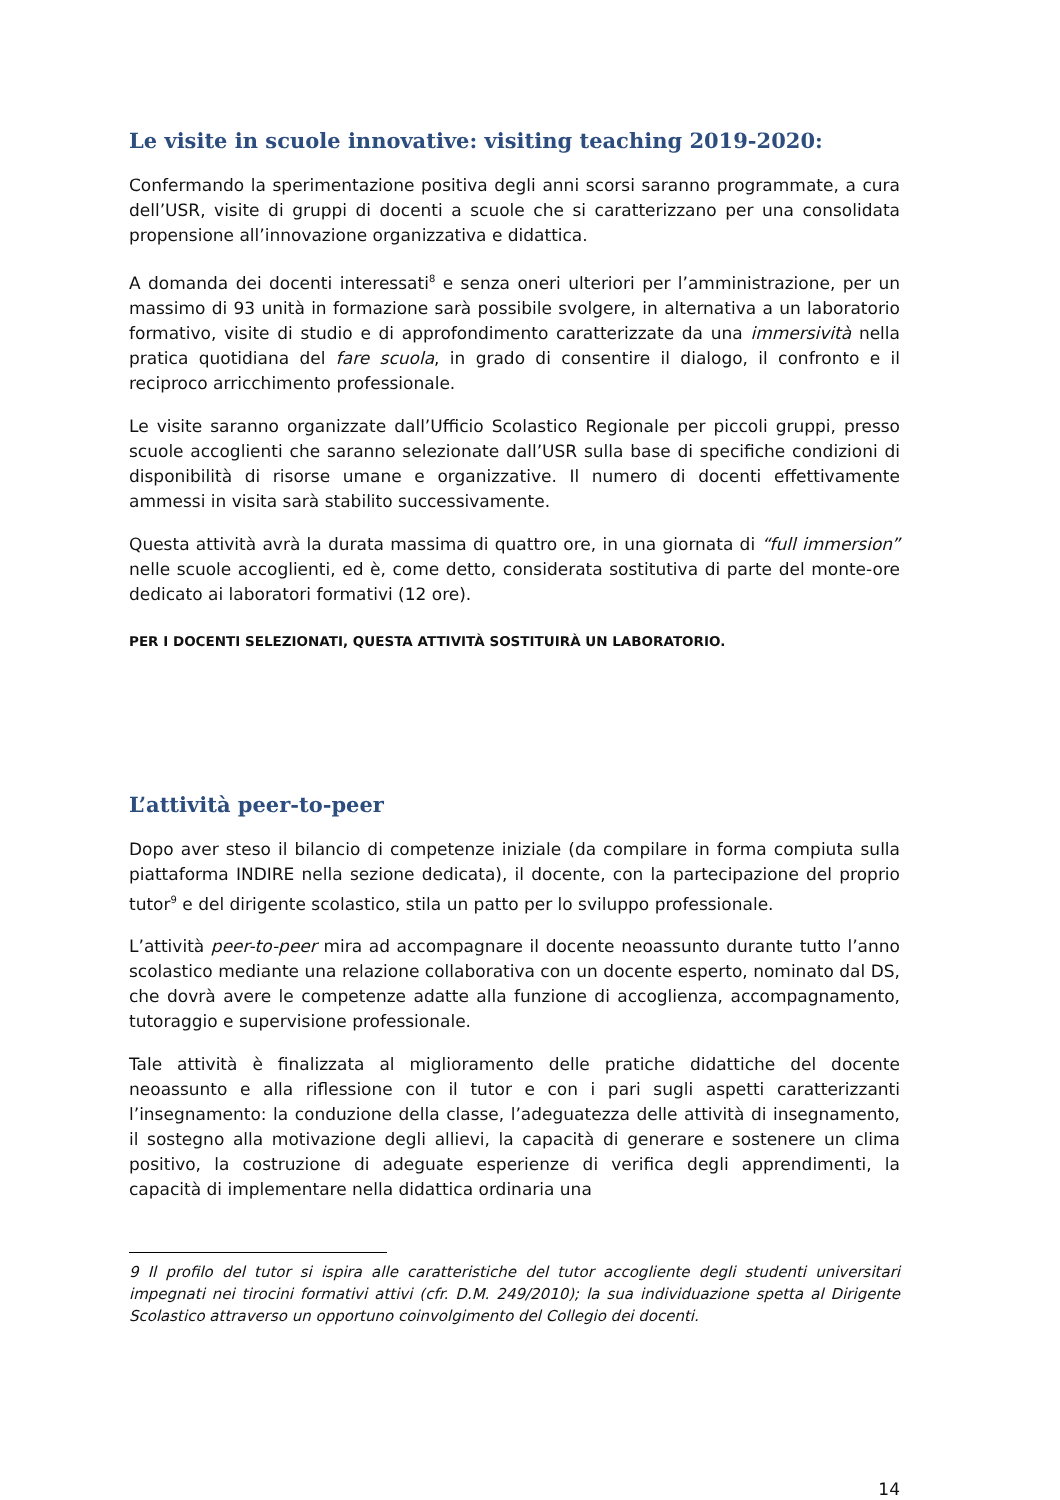Le visite in scuole innovative: visiting teaching 2019-2020:
Confermando la sperimentazione positiva degli anni scorsi saranno programmate, a cura dell’USR, visite di gruppi di docenti a scuole che si caratterizzano per una consolidata propensione all’innovazione organizzativa e didattica.
A domanda dei docenti interessati<sup>8</sup> e senza oneri ulteriori per l’amministrazione, per un massimo di 93 unità in formazione sarà possibile svolgere, in alternativa a un laboratorio formativo, visite di studio e di approfondimento caratterizzate da una immersività nella pratica quotidiana del fare scuola, in grado di consentire il dialogo, il confronto e il reciproco arricchimento professionale.
Le visite saranno organizzate dall’Ufficio Scolastico Regionale per piccoli gruppi, presso scuole accoglienti che saranno selezionate dall’USR sulla base di specifiche condizioni di disponibilità di risorse umane e organizzative. Il numero di docenti effettivamente ammessi in visita sarà stabilito successivamente.
Questa attività avrà la durata massima di quattro ore, in una giornata di “full immersion” nelle scuole accoglienti, ed è, come detto, considerata sostitutiva di parte del monte-ore dedicato ai laboratori formativi (12 ore).
PER I DOCENTI SELEZIONATI, QUESTA ATTIVITÀ SOSTITUIRÀ UN LABORATORIO.
L’attività peer-to-peer
Dopo aver steso il bilancio di competenze iniziale (da compilare in forma compiuta sulla piattaforma INDIRE nella sezione dedicata), il docente, con la partecipazione del proprio tutor<sup>9</sup> e del dirigente scolastico, stila un patto per lo sviluppo professionale.
L’attività peer-to-peer mira ad accompagnare il docente neoassunto durante tutto l’anno scolastico mediante una relazione collaborativa con un docente esperto, nominato dal DS, che dovrà avere le competenze adatte alla funzione di accoglienza, accompagnamento, tutoraggio e supervisione professionale.
Tale attività è finalizzata al miglioramento delle pratiche didattiche del docente neoassunto e alla riflessione con il tutor e con i pari sugli aspetti caratterizzanti l’insegnamento: la conduzione della classe, l’adeguatezza delle attività di insegnamento, il sostegno alla motivazione degli allievi, la capacità di generare e sostenere un clima positivo, la costruzione di adeguate esperienze di verifica degli apprendimenti, la capacità di implementare nella didattica ordinaria una
9 Il profilo del tutor si ispira alle caratteristiche del tutor accogliente degli studenti universitari impegnati nei tirocini formativi attivi (cfr. D.M. 249/2010); la sua individuazione spetta al Dirigente Scolastico attraverso un opportuno coinvolgimento del Collegio dei docenti.
14